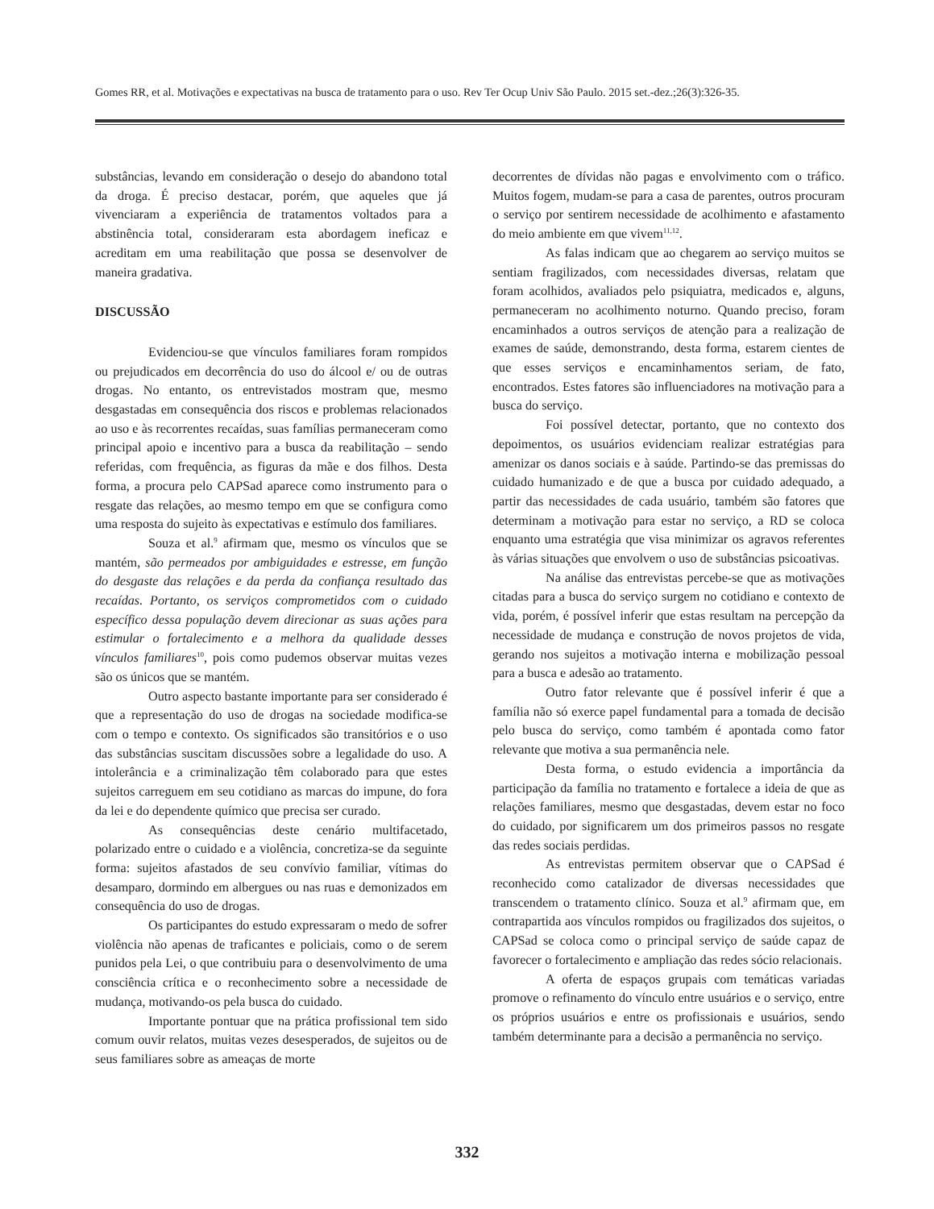Gomes RR, et al. Motivações e expectativas na busca de tratamento para o uso. Rev Ter Ocup Univ São Paulo. 2015 set.-dez.;26(3):326-35.
substâncias, levando em consideração o desejo do abandono total da droga. É preciso destacar, porém, que aqueles que já vivenciaram a experiência de tratamentos voltados para a abstinência total, consideraram esta abordagem ineficaz e acreditam em uma reabilitação que possa se desenvolver de maneira gradativa.
DISCUSSÃO
Evidenciou-se que vínculos familiares foram rompidos ou prejudicados em decorrência do uso do álcool e/ ou de outras drogas. No entanto, os entrevistados mostram que, mesmo desgastadas em consequência dos riscos e problemas relacionados ao uso e às recorrentes recaídas, suas famílias permaneceram como principal apoio e incentivo para a busca da reabilitação – sendo referidas, com frequência, as figuras da mãe e dos filhos. Desta forma, a procura pelo CAPSad aparece como instrumento para o resgate das relações, ao mesmo tempo em que se configura como uma resposta do sujeito às expectativas e estímulo dos familiares.
Souza et al.<sup>9</sup> afirmam que, mesmo os vínculos que se mantém, são permeados por ambiguidades e estresse, em função do desgaste das relações e da perda da confiança resultado das recaídas. Portanto, os serviços comprometidos com o cuidado específico dessa população devem direcionar as suas ações para estimular o fortalecimento e a melhora da qualidade desses vínculos familiares<sup>10</sup>, pois como pudemos observar muitas vezes são os únicos que se mantém.
Outro aspecto bastante importante para ser considerado é que a representação do uso de drogas na sociedade modifica-se com o tempo e contexto. Os significados são transitórios e o uso das substâncias suscitam discussões sobre a legalidade do uso. A intolerância e a criminalização têm colaborado para que estes sujeitos carreguem em seu cotidiano as marcas do impune, do fora da lei e do dependente químico que precisa ser curado.
As consequências deste cenário multifacetado, polarizado entre o cuidado e a violência, concretiza-se da seguinte forma: sujeitos afastados de seu convívio familiar, vítimas do desamparo, dormindo em albergues ou nas ruas e demonizados em consequência do uso de drogas.
Os participantes do estudo expressaram o medo de sofrer violência não apenas de traficantes e policiais, como o de serem punidos pela Lei, o que contribuiu para o desenvolvimento de uma consciência crítica e o reconhecimento sobre a necessidade de mudança, motivando-os pela busca do cuidado.
Importante pontuar que na prática profissional tem sido comum ouvir relatos, muitas vezes desesperados, de sujeitos ou de seus familiares sobre as ameaças de morte
decorrentes de dívidas não pagas e envolvimento com o tráfico. Muitos fogem, mudam-se para a casa de parentes, outros procuram o serviço por sentirem necessidade de acolhimento e afastamento do meio ambiente em que vivem<sup>11,12</sup>.
As falas indicam que ao chegarem ao serviço muitos se sentiam fragilizados, com necessidades diversas, relatam que foram acolhidos, avaliados pelo psiquiatra, medicados e, alguns, permaneceram no acolhimento noturno. Quando preciso, foram encaminhados a outros serviços de atenção para a realização de exames de saúde, demonstrando, desta forma, estarem cientes de que esses serviços e encaminhamentos seriam, de fato, encontrados. Estes fatores são influenciadores na motivação para a busca do serviço.
Foi possível detectar, portanto, que no contexto dos depoimentos, os usuários evidenciam realizar estratégias para amenizar os danos sociais e à saúde. Partindo-se das premissas do cuidado humanizado e de que a busca por cuidado adequado, a partir das necessidades de cada usuário, também são fatores que determinam a motivação para estar no serviço, a RD se coloca enquanto uma estratégia que visa minimizar os agravos referentes às várias situações que envolvem o uso de substâncias psicoativas.
Na análise das entrevistas percebe-se que as motivações citadas para a busca do serviço surgem no cotidiano e contexto de vida, porém, é possível inferir que estas resultam na percepção da necessidade de mudança e construção de novos projetos de vida, gerando nos sujeitos a motivação interna e mobilização pessoal para a busca e adesão ao tratamento.
Outro fator relevante que é possível inferir é que a família não só exerce papel fundamental para a tomada de decisão pelo busca do serviço, como também é apontada como fator relevante que motiva a sua permanência nele.
Desta forma, o estudo evidencia a importância da participação da família no tratamento e fortalece a ideia de que as relações familiares, mesmo que desgastadas, devem estar no foco do cuidado, por significarem um dos primeiros passos no resgate das redes sociais perdidas.
As entrevistas permitem observar que o CAPSad é reconhecido como catalizador de diversas necessidades que transcendem o tratamento clínico. Souza et al.<sup>9</sup> afirmam que, em contrapartida aos vínculos rompidos ou fragilizados dos sujeitos, o CAPSad se coloca como o principal serviço de saúde capaz de favorecer o fortalecimento e ampliação das redes sócio relacionais.
A oferta de espaços grupais com temáticas variadas promove o refinamento do vínculo entre usuários e o serviço, entre os próprios usuários e entre os profissionais e usuários, sendo também determinante para a decisão a permanência no serviço.
332